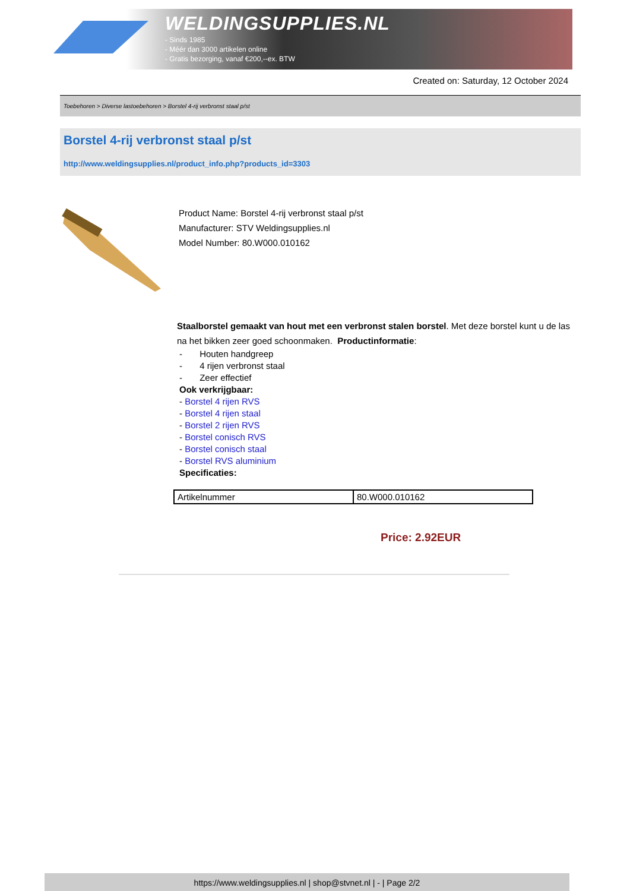WELDINGSUPPLIES.NL
- Sinds 1985
- Méér dan 3000 artikelen online
- Gratis bezorging, vanaf €200,--ex. BTW
Created on: Saturday, 12 October 2024
Toebehoren > Diverse lastoebehoren > Borstel 4-rij verbronst staal p/st
Borstel 4-rij verbronst staal p/st
http://www.weldingsupplies.nl/product_info.php?products_id=3303
Product Name: Borstel 4-rij verbronst staal p/st
Manufacturer: STV Weldingsupplies.nl
Model Number: 80.W000.010162
Staalborstel gemaakt van hout met een verbronst stalen borstel. Met deze borstel kunt u de las na het bikken zeer goed schoonmaken. Productinformatie:
- Houten handgreep
- 4 rijen verbronst staal
- Zeer effectief
Ook verkrijgbaar:
- Borstel 4 rijen RVS
- Borstel 4 rijen staal
- Borstel 2 rijen RVS
- Borstel conisch RVS
- Borstel conisch staal
- Borstel RVS aluminium
Specificaties:
| Artikelnummer | 80.W000.010162 |
Price: 2.92EUR
https://www.weldingsupplies.nl | shop@stvnet.nl | - | Page 2/2